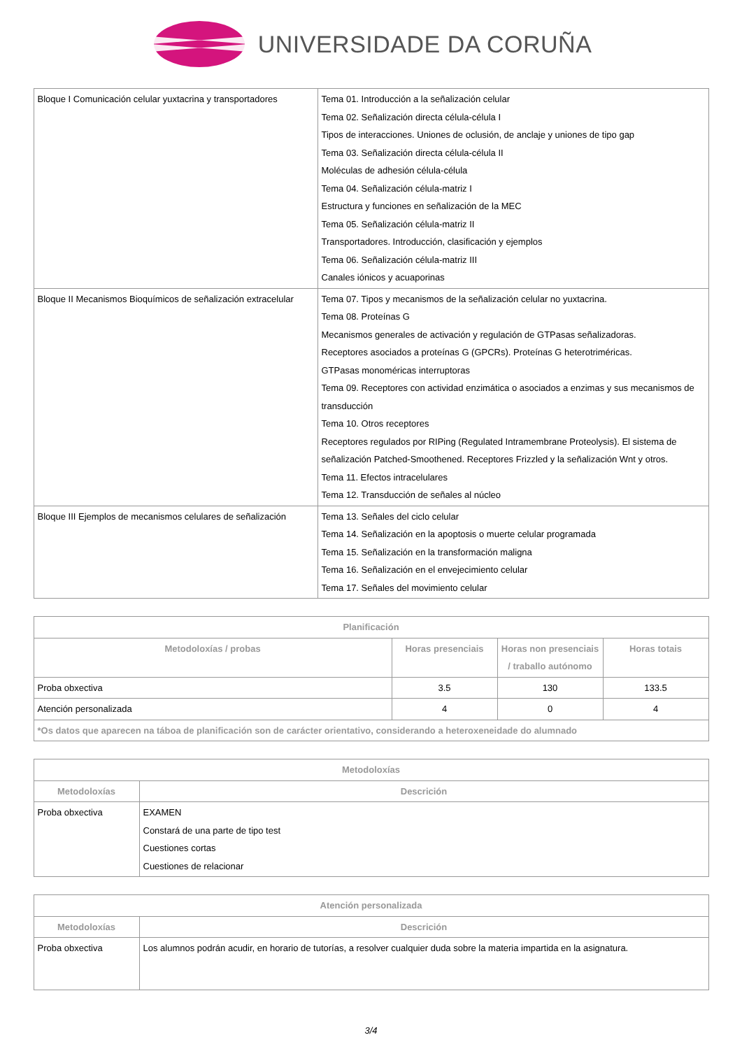UNIVERSIDADE DA CORUÑA
| Bloque I Comunicación celular yuxtacrina y transportadores | Tema 01. Introducción a la señalización celular Tema 02. Señalización directa célula-célula I Tipos de interacciones. Uniones de oclusión, de anclaje y uniones de tipo gap Tema 03. Señalización directa célula-célula II Moléculas de adhesión célula-célula Tema 04. Señalización célula-matriz I Estructura y funciones en señalización de la MEC Tema 05. Señalización célula-matriz II Transportadores. Introducción, clasificación y ejemplos Tema 06. Señalización célula-matriz III Canales iónicos y acuaporinas |
| Bloque II Mecanismos Bioquímicos de señalización extracelular | Tema 07. Tipos y mecanismos de la señalización celular no yuxtacrina. Tema 08. Proteínas G Mecanismos generales de activación y regulación de GTPasas señalizadoras. Receptores asociados a proteínas G (GPCRs). Proteínas G heterotriméricas. GTPasas monoméricas interruptoras Tema 09. Receptores con actividad enzimática o asociados a enzimas y sus mecanismos de transducción Tema 10. Otros receptores Receptores regulados por RIPing (Regulated Intramembrane Proteolysis). El sistema de señalización Patched-Smoothened. Receptores Frizzled y la señalización Wnt y otros. Tema 11. Efectos intracelulares Tema 12. Transducción de señales al núcleo |
| Bloque III Ejemplos de mecanismos celulares de señalización | Tema 13. Señales del ciclo celular Tema 14. Señalización en la apoptosis o muerte celular programada Tema 15. Señalización en la transformación maligna Tema 16. Señalización en el envejecimiento celular Tema 17. Señales del movimiento celular |
| Planificación | | | |
| --- | --- | --- | --- |
| Metodoloxías / probas | Horas presenciais | Horas non presenciais / traballo autónomo | Horas totais |
| Proba obxectiva | 3.5 | 130 | 133.5 |
| Atención personalizada | 4 | 0 | 4 |
| *Os datos que aparecen na táboa de planificación son de carácter orientativo, considerando a heteroxeneidade do alumnado | | | |
| Metodoloxías | |
| --- | --- |
| Metodoloxías | Descrición |
| Proba obxectiva | EXAMEN Constará de una parte de tipo test Cuestiones cortas Cuestiones de relacionar |
| Atención personalizada | |
| --- | --- |
| Metodoloxías | Descrición |
| Proba obxectiva | Los alumnos podrán acudir, en horario de tutorías, a resolver cualquier duda sobre la materia impartida en la asignatura. |
3/4